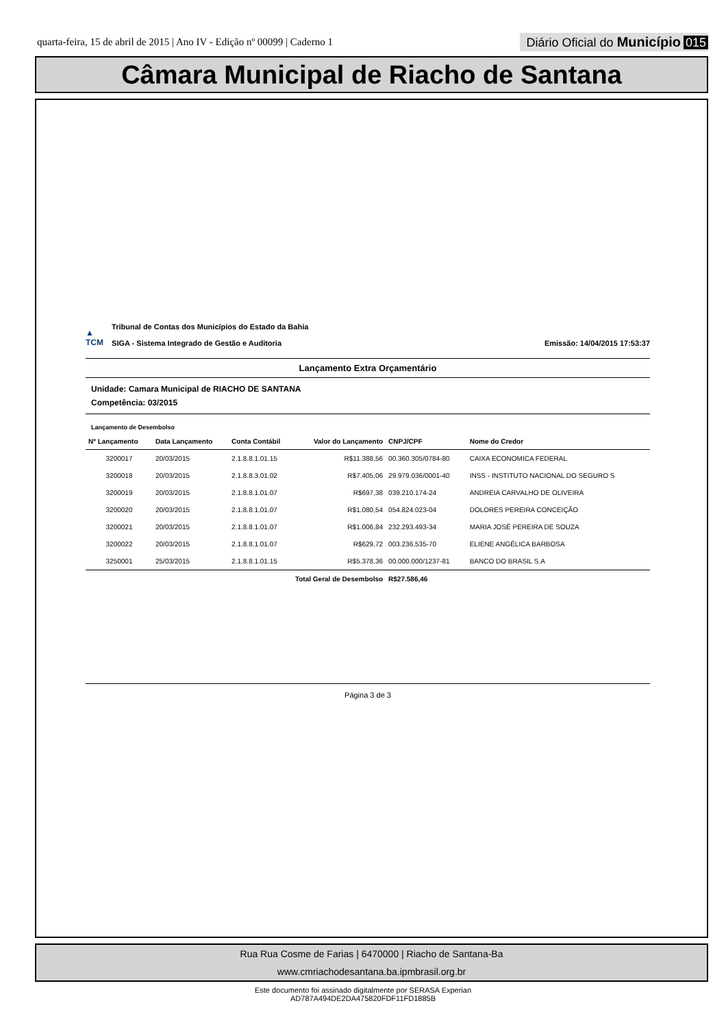quarta-feira, 15 de abril de 2015 | Ano IV - Edição nº 00099 | Caderno 1
Diário Oficial do Município 015
Câmara Municipal de Riacho de Santana
▲
TCM Tribunal de Contas dos Municípios do Estado da Bahia
SIGA - Sistema Integrado de Gestão e Auditoria
Emissão: 14/04/2015 17:53:37
Lançamento Extra Orçamentário
Unidade: Camara Municipal de RIACHO DE SANTANA
Competência: 03/2015
Lançamento de Desembolso
| Nº Lançamento | Data Lançamento | Conta Contábil | Valor do Lançamento | CNPJ/CPF | Nome do Credor |
| --- | --- | --- | --- | --- | --- |
| 3200017 | 20/03/2015 | 2.1.8.8.1.01.15 | R$11.388,56 | 00.360.305/0784-80 | CAIXA ECONOMICA FEDERAL |
| 3200018 | 20/03/2015 | 2.1.8.8.3.01.02 | R$7.405,06 | 29.979.036/0001-40 | INSS - INSTITUTO NACIONAL DO SEGURO S |
| 3200019 | 20/03/2015 | 2.1.8.8.1.01.07 | R$697,38 | 039.210.174-24 | ANDREIA CARVALHO DE OLIVEIRA |
| 3200020 | 20/03/2015 | 2.1.8.8.1.01.07 | R$1.080,54 | 054.824.023-04 | DOLORES PEREIRA CONCEIÇÃO |
| 3200021 | 20/03/2015 | 2.1.8.8.1.01.07 | R$1.006,84 | 232.293.493-34 | MARIA JOSÉ PEREIRA DE SOUZA |
| 3200022 | 20/03/2015 | 2.1.8.8.1.01.07 | R$629,72 | 003.236.535-70 | ELIENE ANGÉLICA BARBOSA |
| 3250001 | 25/03/2015 | 2.1.8.8.1.01.15 | R$5.378,36 | 00.000.000/1237-81 | BANCO DO BRASIL S.A |
| Total Geral de Desembolso | | | | R$27.586,46 | |
Página 3 de 3
Rua Rua Cosme de Farias | 6470000 | Riacho de Santana-Ba
www.cmriachodesantana.ba.ipmbrasil.org.br
Este documento foi assinado digitalmente por SERASA Experian
AD787A494DE2DA475820FDF11FD1885B